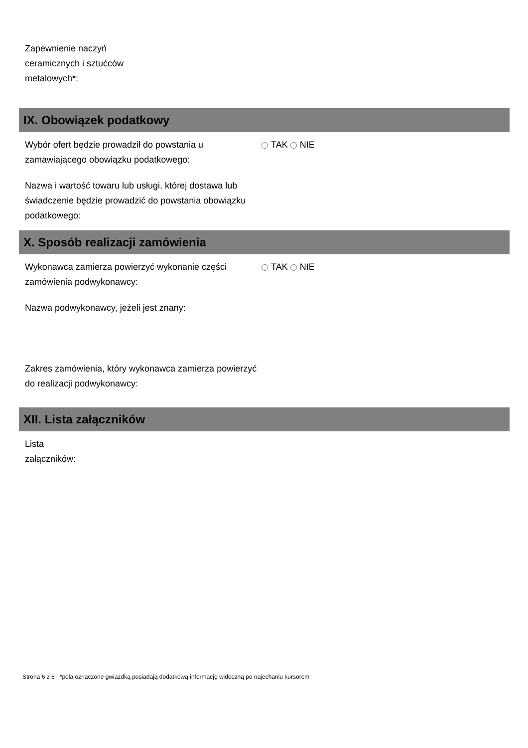Zapewnienie naczyń
ceramicznych i sztućców
metalowych*:
IX. Obowiązek podatkowy
Wybór ofert będzie prowadził do powstania u zamawiającego obowiązku podatkowego:
TAK NIE
Nazwa i wartość towaru lub usługi, której dostawa lub świadczenie będzie prowadzić do powstania obowiązku podatkowego:
X. Sposób realizacji zamówienia
Wykonawca zamierza powierzyć wykonanie części zamówienia podwykonawcy:
TAK NIE
Nazwa podwykonawcy, jeżeli jest znany:
Zakres zamówienia, który wykonawca zamierza powierzyć do realizacji podwykonawcy:
XII. Lista załączników
Lista
załączników:
Strona 6 z 6 *pola oznaczone gwiazdką posiadają dodatkową informację widoczną po najechaniu kursorem